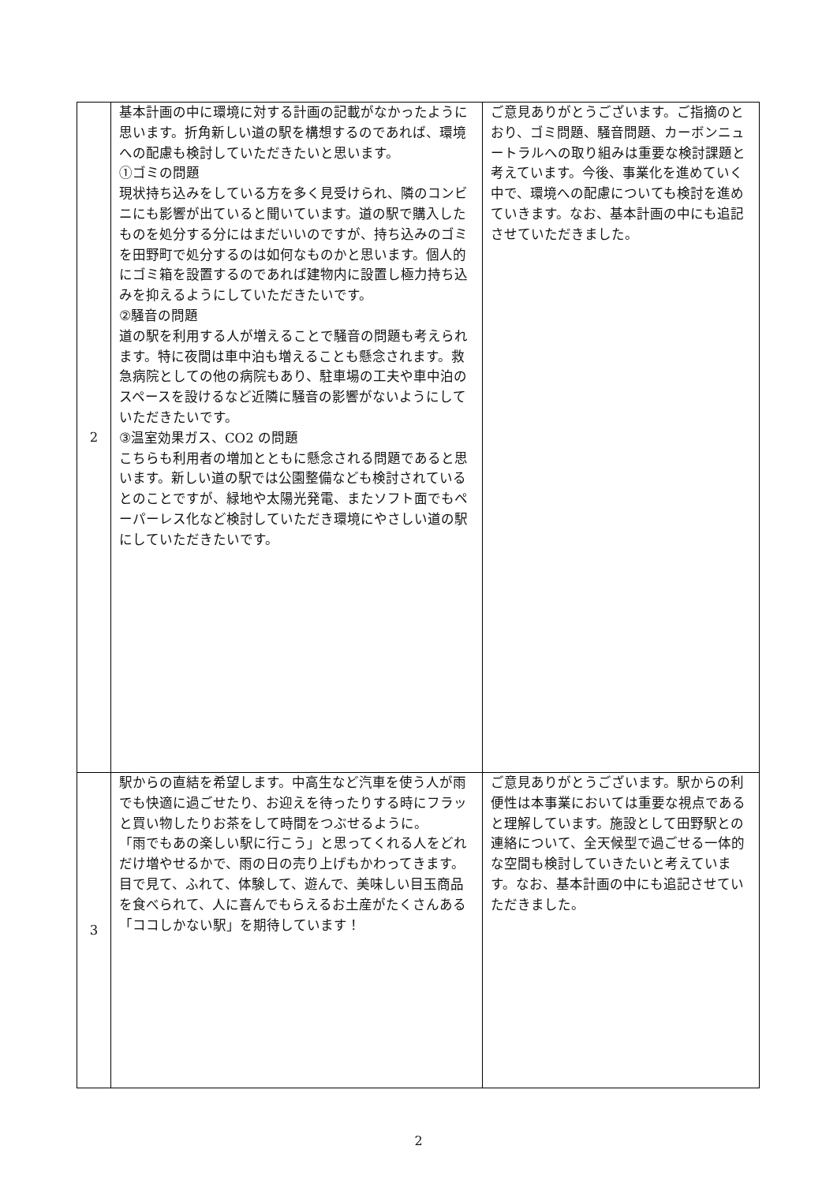| 2 | 基本計画の中に環境に対する計画の記載がなかったように思います。折角新しい道の駅を構想するのであれば、環境への配慮も検討していただきたいと思います。 ①ゴミの問題 現状持ち込みをしている方を多く見受けられ、隣のコンビニにも影響が出ていると聞いています。道の駅で購入したものを処分する分にはまだいいのですが、持ち込みのゴミを田野町で処分するのは如何なものかと思います。個人的にゴミ箱を設置するのであれば建物内に設置し極力持ち込みを抑えるようにしていただきたいです。 ②騒音の問題 道の駅を利用する人が増えることで騒音の問題も考えられます。特に夜間は車中泊も増えることも懸念されます。救急病院としての他の病院もあり、駐車場の工夫や車中泊のスペースを設けるなど近隣に騒音の影響がないようにしていただきたいです。 ③温室効果ガス、CO2 の問題 こちらも利用者の増加とともに懸念される問題であると思います。新しい道の駅では公園整備なども検討されているとのことですが、緑地や太陽光発電、またソフト面でもペーパーレス化など検討していただき環境にやさしい道の駅にしていただきたいです。 | ご意見ありがとうございます。ご指摘のとおり、ゴミ問題、騒音問題、カーボンニュートラルへの取り組みは重要な検討課題と考えています。今後、事業化を進めていく中で、環境への配慮についても検討を進めていきます。なお、基本計画の中にも追記させていただきました。 |
| 3 | 駅からの直結を希望します。中高生など汽車を使う人が雨でも快適に過ごせたり、お迎えを待ったりする時にフラッと買い物したりお茶をして時間をつぶせるように。 「雨でもあの楽しい駅に行こう」と思ってくれる人をどれだけ増やせるかで、雨の日の売り上げもかわってきます。目で見て、ふれて、体験して、遊んで、美味しい目玉商品を食べられて、人に喜んでもらえるお土産がたくさんある「ココしかない駅」を期待しています！ | ご意見ありがとうございます。駅からの利便性は本事業においては重要な視点であると理解しています。施設として田野駅との連絡について、全天候型で過ごせる一体的な空間も検討していきたいと考えています。なお、基本計画の中にも追記させていただきました。 |
2